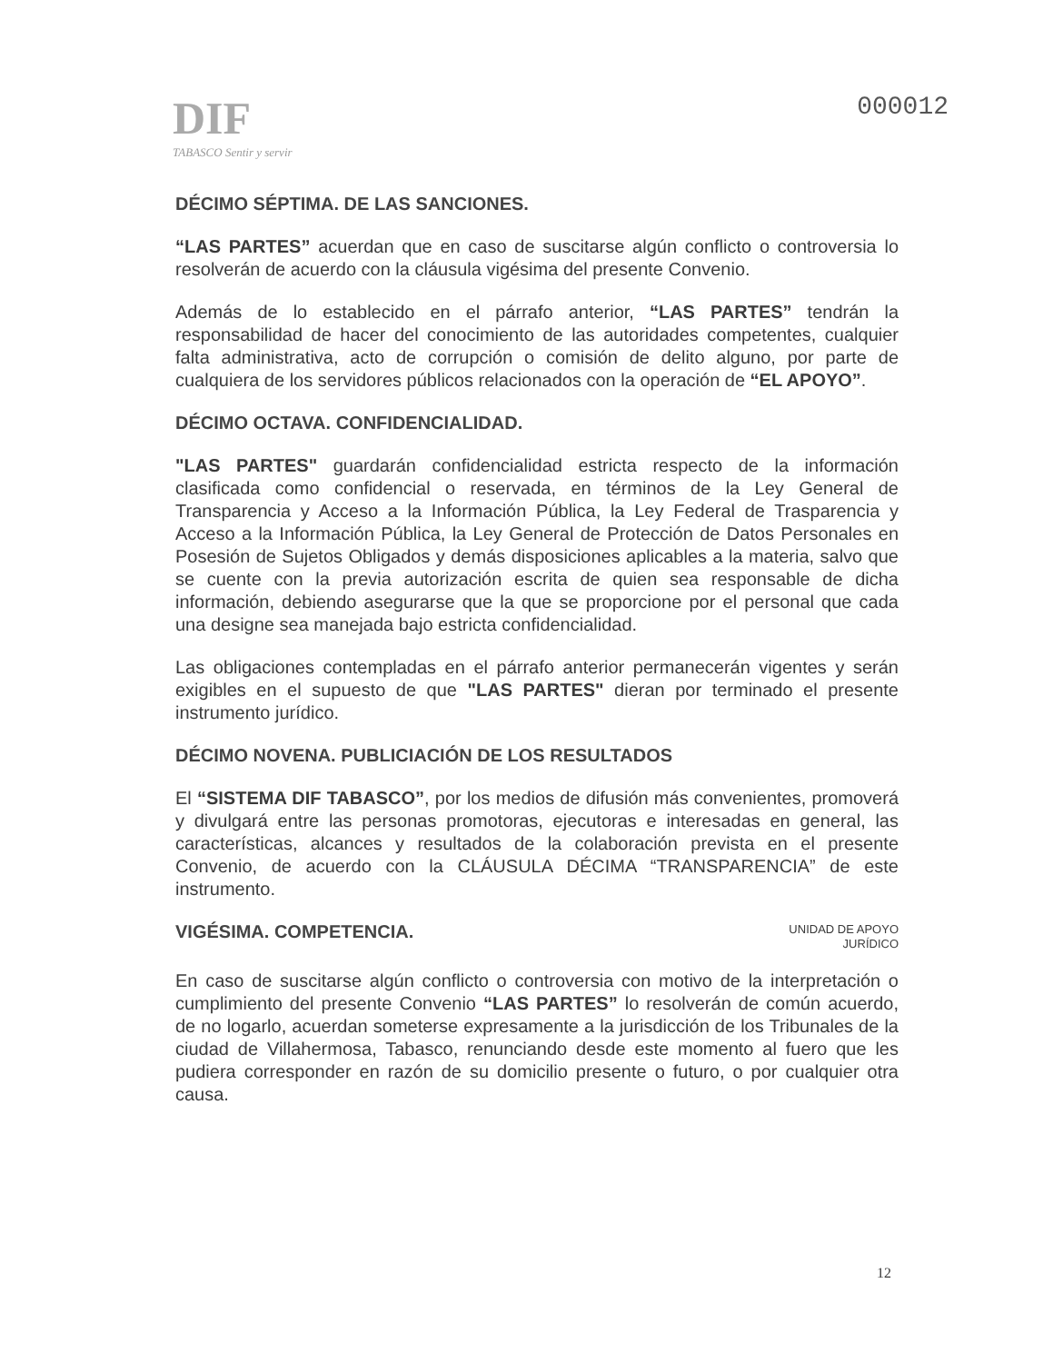DIF
TABASCO Sentir y servir
000012
DÉCIMO SÉPTIMA. DE LAS SANCIONES.
“LAS PARTES” acuerdan que en caso de suscitarse algún conflicto o controversia lo resolverán de acuerdo con la cláusula vigésima del presente Convenio.
Además de lo establecido en el párrafo anterior, “LAS PARTES” tendrán la responsabilidad de hacer del conocimiento de las autoridades competentes, cualquier falta administrativa, acto de corrupción o comisión de delito alguno, por parte de cualquiera de los servidores públicos relacionados con la operación de “EL APOYO”.
DÉCIMO OCTAVA. CONFIDENCIALIDAD.
"LAS PARTES" guardarán confidencialidad estricta respecto de la información clasificada como confidencial o reservada, en términos de la Ley General de Transparencia y Acceso a la Información Pública, la Ley Federal de Trasparencia y Acceso a la Información Pública, la Ley General de Protección de Datos Personales en Posesión de Sujetos Obligados y demás disposiciones aplicables a la materia, salvo que se cuente con la previa autorización escrita de quien sea responsable de dicha información, debiendo asegurarse que la que se proporcione por el personal que cada una designe sea manejada bajo estricta confidencialidad.
Las obligaciones contempladas en el párrafo anterior permanecerán vigentes y serán exigibles en el supuesto de que "LAS PARTES" dieran por terminado el presente instrumento jurídico.
DÉCIMO NOVENA. PUBLICIACIÓN DE LOS RESULTADOS
El “SISTEMA DIF TABASCO”, por los medios de difusión más convenientes, promoverá y divulgará entre las personas promotoras, ejecutoras e interesadas en general, las características, alcances y resultados de la colaboración prevista en el presente Convenio, de acuerdo con la CLÁUSULA DÉCIMA “TRANSPARENCIA” de este instrumento.
VIGÉSIMA. COMPETENCIA.
UNIDAD DE APOYO
JURÍDICO
En caso de suscitarse algún conflicto o controversia con motivo de la interpretación o cumplimiento del presente Convenio “LAS PARTES” lo resolverán de común acuerdo, de no logarlo, acuerdan someterse expresamente a la jurisdicción de los Tribunales de la ciudad de Villahermosa, Tabasco, renunciando desde este momento al fuero que les pudiera corresponder en razón de su domicilio presente o futuro, o por cualquier otra causa.
12